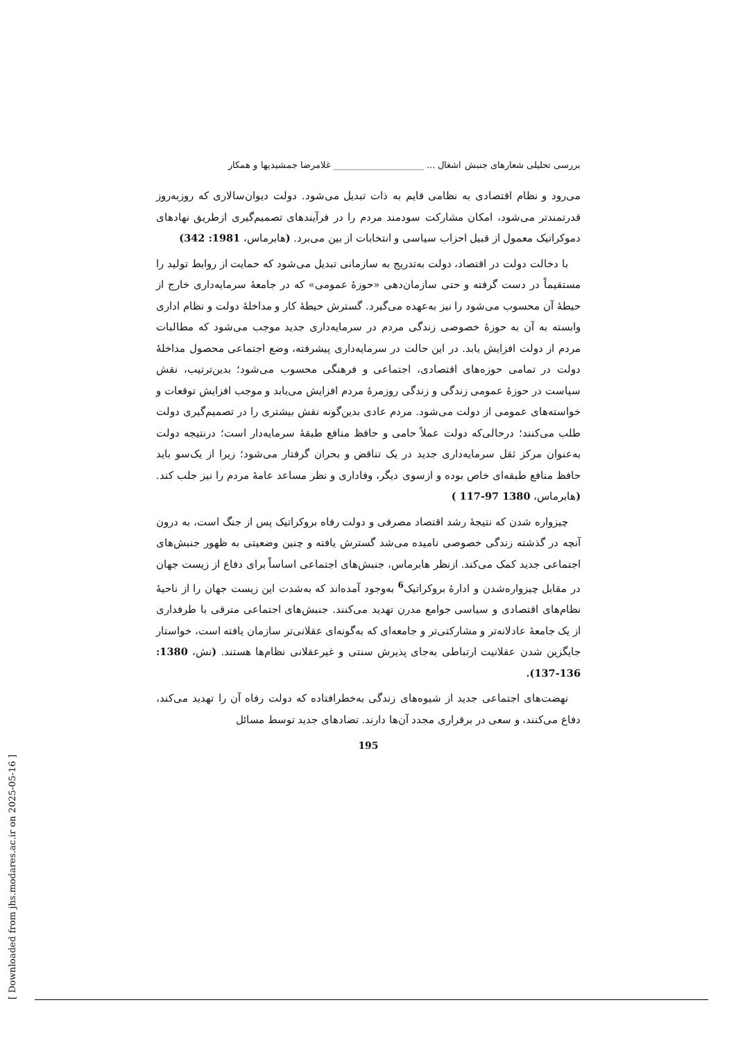بررسی تحلیلی شعارهای جنبش اشغال ... ____________________ غلامرضا جمشیدیها و همکار
می‌رود و نظام اقتصادی به نظامی قایم به ذات تبدیل می‌شود. دولت دیوان‌سالاری که روزبه‌روز قدرتمندتر می‌شود، امکان مشارکت سودمند مردم را در فرآیندهای تصمیم‌گیری ازطریق نهادهای دموکراتیک معمول از قبیل احزاب سیاسی و انتخابات از بین می‌برد. (هابرماس، 1981: 342)
با دخالت دولت در اقتصاد، دولت به‌تدریج به سازمانی تبدیل می‌شود که حمایت از روابط تولید را مستقیماً در دست گرفته و حتی سازمان‌دهی «حوزهٔ عمومی» که در جامعهٔ سرمایه‌داری خارج از حیطهٔ آن محسوب می‌شود را نیز به‌عهده می‌گیرد. گسترش حیطهٔ کار و مداخلهٔ دولت و نظام اداری وابسته به آن به حوزهٔ خصوصی زندگی مردم در سرمایه‌داری جدید موجب می‌شود که مطالبات مردم از دولت افزایش یابد. در این حالت در سرمایه‌داری پیشرفته، وضع اجتماعی محصول مداخلهٔ دولت در تمامی حوزه‌های اقتصادی، اجتماعی و فرهنگی محسوب می‌شود؛ بدین‌ترتیب، نقش سیاست در حوزهٔ عمومی زندگی و زندگی روزمرهٔ مردم افزایش می‌یابد و موجب افزایش توقعات و خواسته‌های عمومی از دولت می‌شود. مردم عادی بدین‌گونه نقش بیشتری را در تصمیم‌گیری دولت طلب می‌کنند؛ درحالی‌که دولت عملاً حامی و حافظ منافع طبقهٔ سرمایه‌دار است؛ درنتیجه دولت به‌عنوان مرکز ثقل سرمایه‌داری جدید در یک تناقض و بحران گرفتار می‌شود؛ زیرا از یک‌سو باید حافظ منافع طبقه‌ای خاص بوده و ازسوی دیگر، وفاداری و نظر مساعد عامهٔ مردم را نیز جلب کند. (هابرماس، 1380 97-117 )
چیزواره شدن که نتیجهٔ رشد اقتصاد مصرفی و دولت رفاه بروکراتیک پس از جنگ است، به درون آنچه در گذشته زندگی خصوصی نامیده می‌شد گسترش یافته و چنین وضعیتی به ظهور جنبش‌های اجتماعی جدید کمک می‌کند. ازنظر هابرماس، جنبش‌های اجتماعی اساساً برای دفاع از زیست جهان در مقابل چیزواره‌شدن و ادارهٔ بروکراتیک<sup>6</sup> به‌وجود آمده‌اند که به‌شدت این زیست جهان را از ناحیهٔ نظام‌های اقتصادی و سیاسی جوامع مدرن تهدید می‌کنند. جنبش‌های اجتماعی مترقی با طرفداری از یک جامعهٔ عادلانه‌تر و مشارکتی‌تر و جامعه‌ای که به‌گونه‌ای عقلانی‌تر سازمان یافته است، خواستار جایگزین شدن عقلانیت ارتباطی به‌جای پذیرش سنتی و غیرعقلانی نظام‌ها هستند. (نش، 1380: 136-137).
نهضت‌های اجتماعی جدید از شیوه‌های زندگی به‌خطرافتاده که دولت رفاه آن را تهدید می‌کند، دفاع می‌کنند، و سعی در برقراری مجدد آن‌ها دارند. تضادهای جدید توسط مسائل
195
[ Downloaded from jhs.modares.ac.ir on 2025-05-16 ]